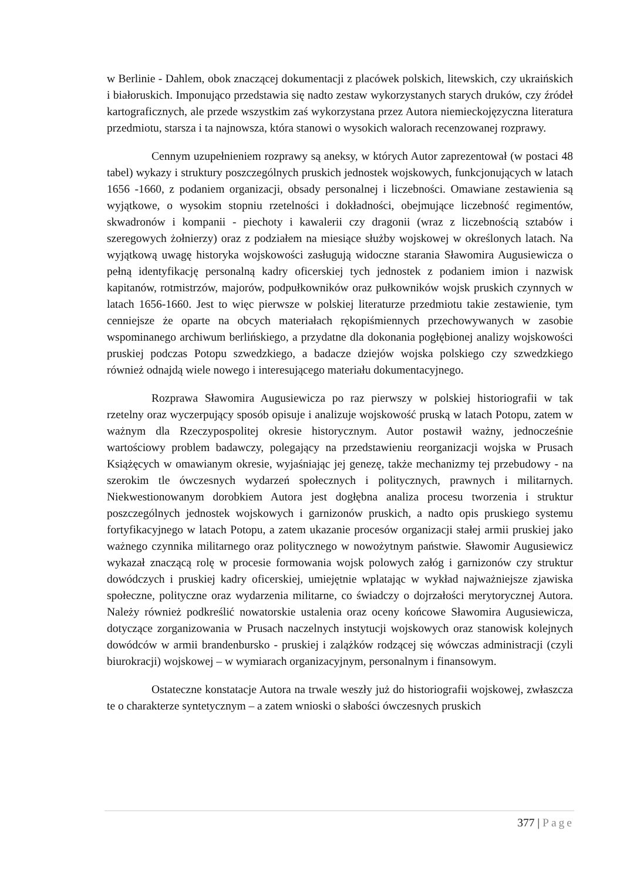w Berlinie - Dahlem, obok znaczącej dokumentacji z placówek polskich, litewskich, czy ukraińskich i białoruskich. Imponująco przedstawia się nadto zestaw wykorzystanych starych druków, czy źródeł kartograficznych, ale przede wszystkim zaś wykorzystana przez Autora niemieckojęzyczna literatura przedmiotu, starsza i ta najnowsza, która stanowi o wysokich walorach recenzowanej rozprawy.
Cennym uzupełnieniem rozprawy są aneksy, w których Autor zaprezentował (w postaci 48 tabel) wykazy i struktury poszczególnych pruskich jednostek wojskowych, funkcjonujących w latach 1656 -1660, z podaniem organizacji, obsady personalnej i liczebności. Omawiane zestawienia są wyjątkowe, o wysokim stopniu rzetelności i dokładności, obejmujące liczebność regimentów, skwadronów i kompanii - piechoty i kawalerii czy dragonii (wraz z liczebnością sztabów i szeregowych żołnierzy) oraz z podziałem na miesiące służby wojskowej w określonych latach. Na wyjątkową uwagę historyka wojskowości zasługują widoczne starania Sławomira Augusiewicza o pełną identyfikację personalną kadry oficerskiej tych jednostek z podaniem imion i nazwisk kapitanów, rotmistrzów, majorów, podpułkowników oraz pułkowników wojsk pruskich czynnych w latach 1656-1660. Jest to więc pierwsze w polskiej literaturze przedmiotu takie zestawienie, tym cenniejsze że oparte na obcych materiałach rękopiśmiennych przechowywanych w zasobie wspominanego archiwum berlińskiego, a przydatne dla dokonania pogłębionej analizy wojskowości pruskiej podczas Potopu szwedzkiego, a badacze dziejów wojska polskiego czy szwedzkiego również odnajdą wiele nowego i interesującego materiału dokumentacyjnego.
Rozprawa Sławomira Augusiewicza po raz pierwszy w polskiej historiografii w tak rzetelny oraz wyczerpujący sposób opisuje i analizuje wojskowość pruską w latach Potopu, zatem w ważnym dla Rzeczypospolitej okresie historycznym. Autor postawił ważny, jednocześnie wartościowy problem badawczy, polegający na przedstawieniu reorganizacji wojska w Prusach Książęcych w omawianym okresie, wyjaśniając jej genezę, także mechanizmy tej przebudowy - na szerokim tle ówczesnych wydarzeń społecznych i politycznych, prawnych i militarnych. Niekwestionowanym dorobkiem Autora jest dogłębna analiza procesu tworzenia i struktur poszczególnych jednostek wojskowych i garnizonów pruskich, a nadto opis pruskiego systemu fortyfikacyjnego w latach Potopu, a zatem ukazanie procesów organizacji stałej armii pruskiej jako ważnego czynnika militarnego oraz politycznego w nowożytnym państwie. Sławomir Augusiewicz wykazał znaczącą rolę w procesie formowania wojsk polowych załóg i garnizonów czy struktur dowódczych i pruskiej kadry oficerskiej, umiejętnie wplatając w wykład najważniejsze zjawiska społeczne, polityczne oraz wydarzenia militarne, co świadczy o dojrzałości merytorycznej Autora. Należy również podkreślić nowatorskie ustalenia oraz oceny końcowe Sławomira Augusiewicza, dotyczące zorganizowania w Prusach naczelnych instytucji wojskowych oraz stanowisk kolejnych dowódców w armii brandenbursko - pruskiej i zalążków rodzącej się wówczas administracji (czyli biurokracji) wojskowej – w wymiarach organizacyjnym, personalnym i finansowym.
Ostateczne konstatacje Autora na trwale weszły już do historiografii wojskowej, zwłaszcza te o charakterze syntetycznym – a zatem wnioski o słabości ówczesnych pruskich
377 | Page